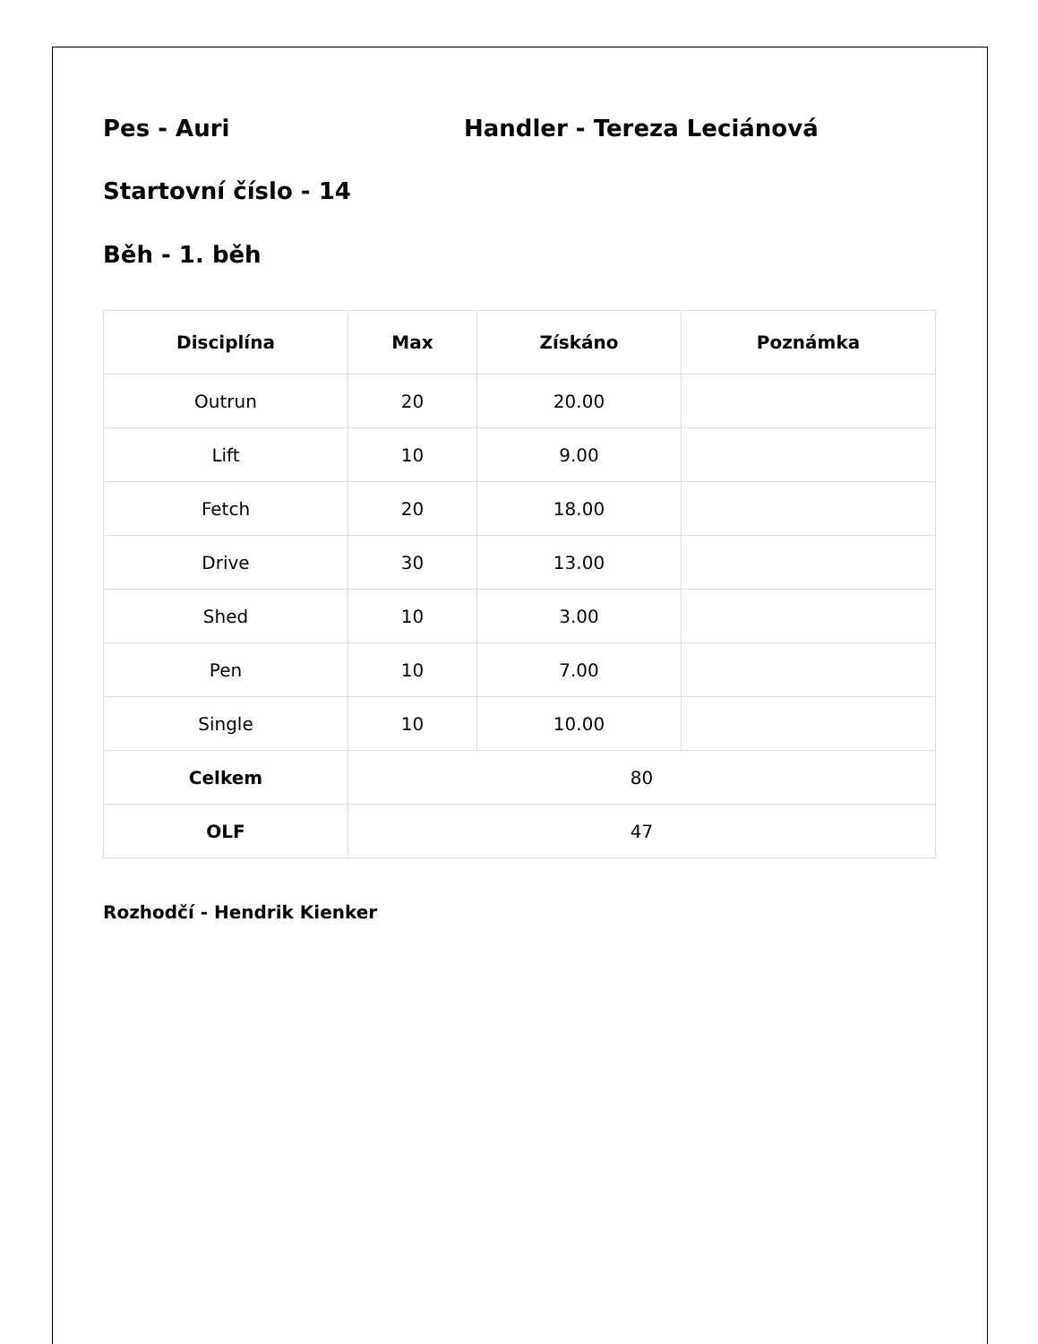Pes - Auri Handler - Tereza Leciánová
Startovní číslo - 14
Běh - 1. běh
| Disciplína | Max | Získáno | Poznámka |
| --- | --- | --- | --- |
| Outrun | 20 | 20.00 | |
| Lift | 10 | 9.00 | |
| Fetch | 20 | 18.00 | |
| Drive | 30 | 13.00 | |
| Shed | 10 | 3.00 | |
| Pen | 10 | 7.00 | |
| Single | 10 | 10.00 | |
| Celkem | 80 | | |
| OLF | 47 | | |
Rozhodčí - Hendrik Kienker